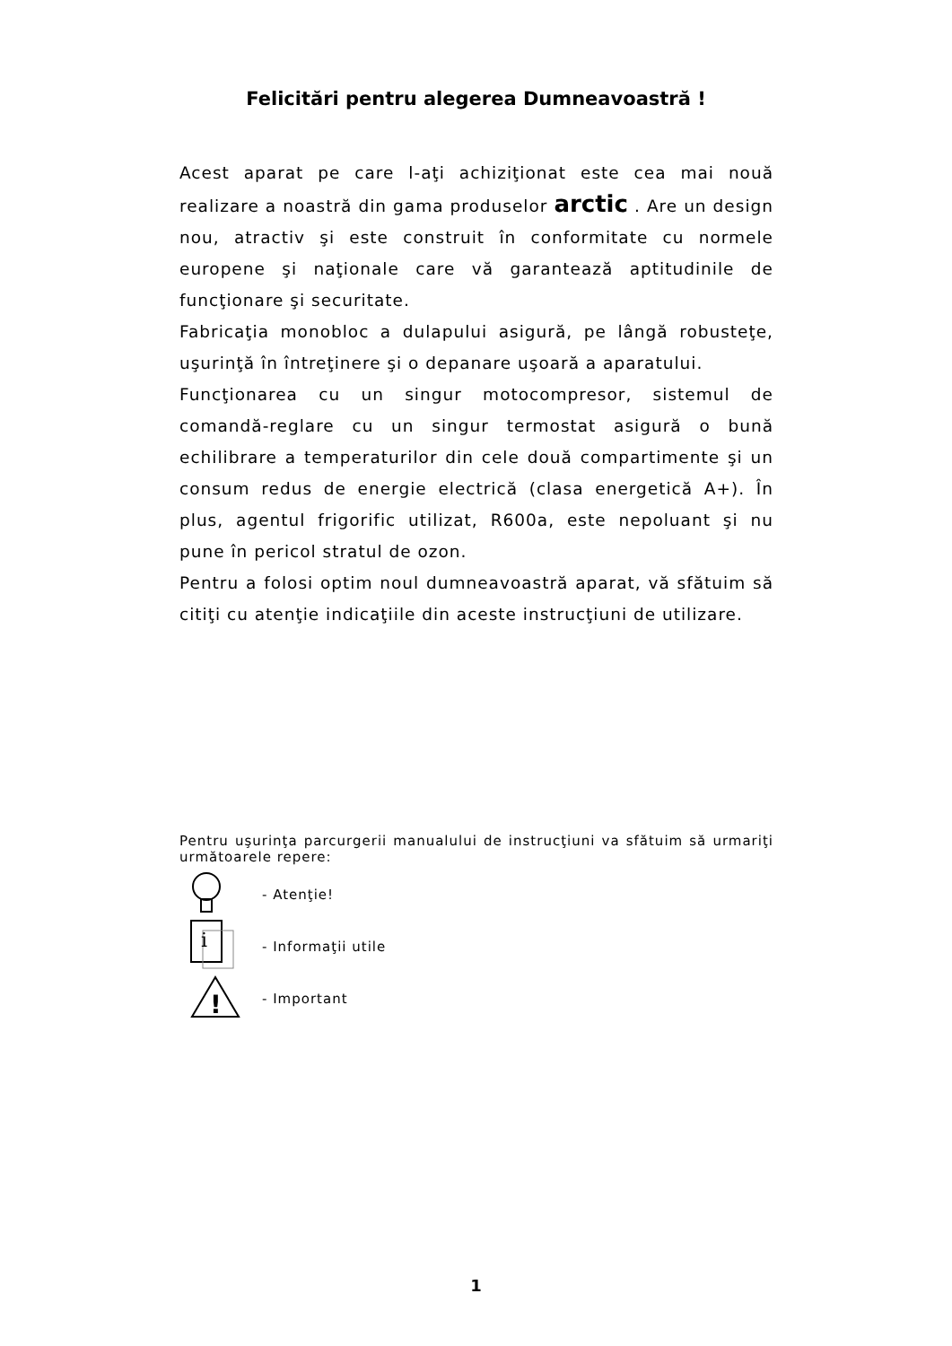Felicitări pentru alegerea Dumneavoastră !
Acest aparat pe care l-aţi achiziţionat este cea mai nouă realizare a noastră din gama produselor arctic . Are un design nou, atractiv şi este construit în conformitate cu normele europene şi naţionale care vă garantează aptitudinile de funcţionare şi securitate.
Fabricaţia monobloc a dulapului asigură, pe lângă robusteţe, uşurinţă în întreţinere şi o depanare uşoară a aparatului.
Funcţionarea cu un singur motocompresor, sistemul de comandă-reglare cu un singur termostat asigură o bună echilibrare a temperaturilor din cele două compartimente şi un consum redus de energie electrică (clasa energetică A+). În plus, agentul frigorific utilizat, R600a, este nepoluant şi nu pune în pericol stratul de ozon.
Pentru a folosi optim noul dumneavoastră aparat, vă sfătuim să citiţi cu atenţie indicaţiile din aceste instrucţiuni de utilizare.
Pentru uşurinţa parcurgerii manualului de instrucţiuni va sfătuim să urmariţi următoarele repere:
- Atenţie!
i
- Informaţii utile
!
- Important
1